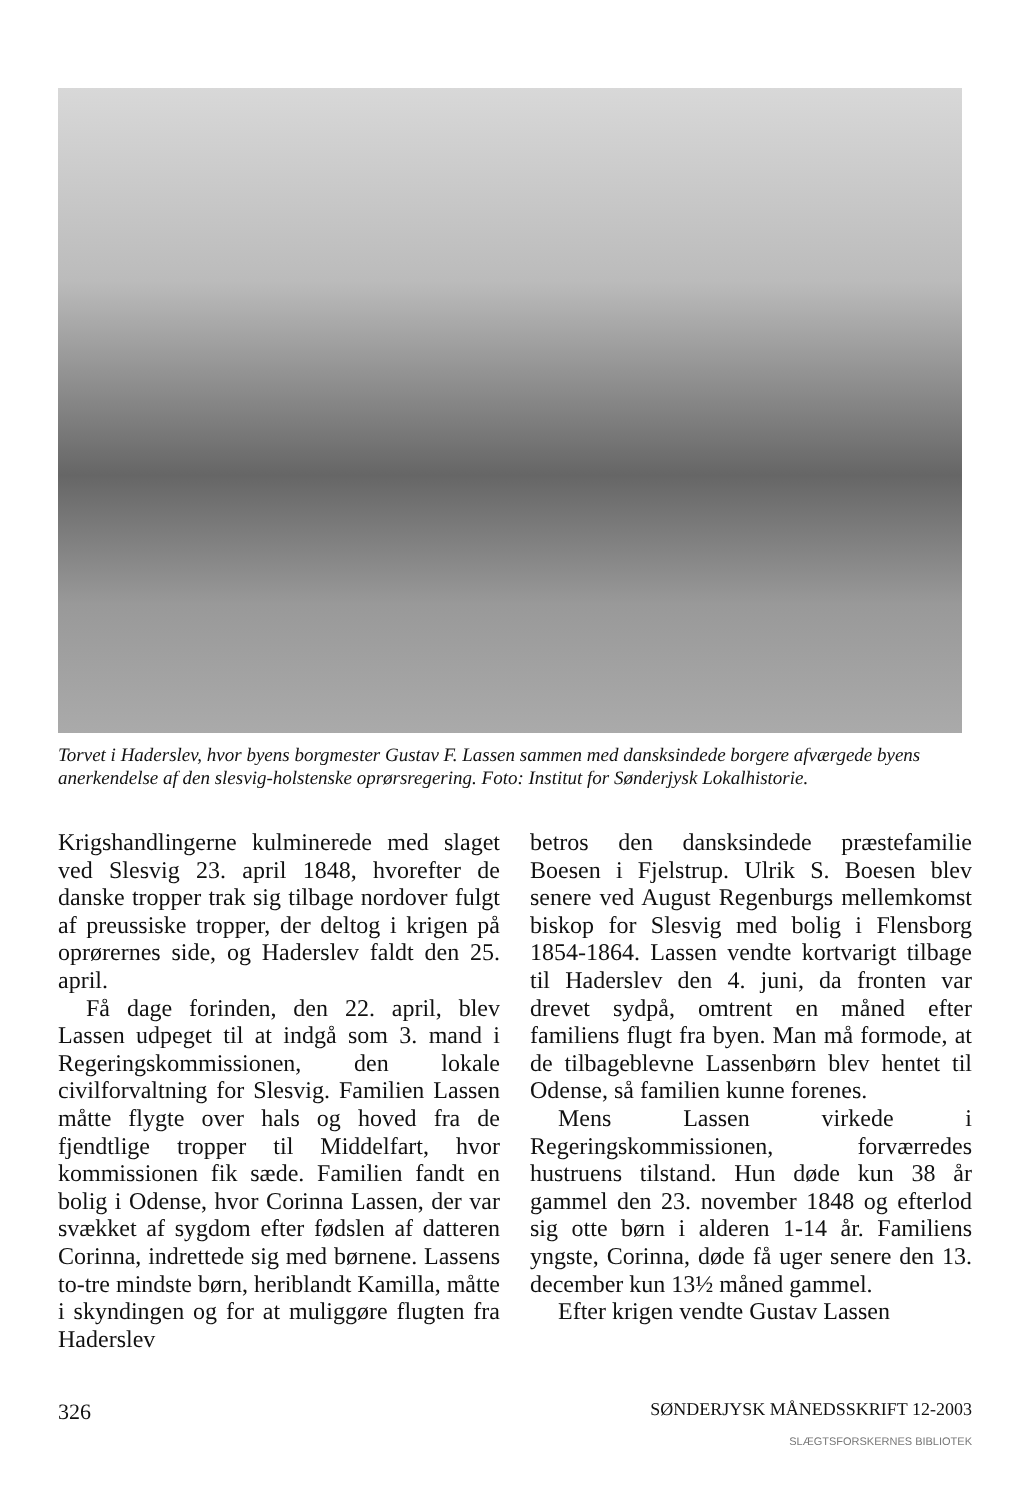Torvet i Haderslev, hvor byens borgmester Gustav F. Lassen sammen med dansksindede borgere afværgede byens anerkendelse af den slesvig-holstenske oprørsregering. Foto: Institut for Sønderjysk Lokalhistorie.
Krigshandlingerne kulminerede med slaget ved Slesvig 23. april 1848, hvorefter de danske tropper trak sig tilbage nordover fulgt af preussiske tropper, der deltog i krigen på oprørernes side, og Haderslev faldt den 25. april.
Få dage forinden, den 22. april, blev Lassen udpeget til at indgå som 3. mand i Regeringskommissionen, den lokale civilforvaltning for Slesvig. Familien Lassen måtte flygte over hals og hoved fra de fjendtlige tropper til Middelfart, hvor kommissionen fik sæde. Familien fandt en bolig i Odense, hvor Corinna Lassen, der var svækket af sygdom efter fødslen af datteren Corinna, indrettede sig med børnene. Lassens to-tre mindste børn, heriblandt Kamilla, måtte i skyndingen og for at muliggøre flugten fra Haderslev
betros den dansksindede præstefamilie Boesen i Fjelstrup. Ulrik S. Boesen blev senere ved August Regenburgs mellemkomst biskop for Slesvig med bolig i Flensborg 1854-1864. Lassen vendte kortvarigt tilbage til Haderslev den 4. juni, da fronten var drevet sydpå, omtrent en måned efter familiens flugt fra byen. Man må formode, at de tilbageblevne Lassenbørn blev hentet til Odense, så familien kunne forenes.
Mens Lassen virkede i Regeringskommissionen, forværredes hustruens tilstand. Hun døde kun 38 år gammel den 23. november 1848 og efterlod sig otte børn i alderen 1-14 år. Familiens yngste, Corinna, døde få uger senere den 13. december kun 13½ måned gammel.
Efter krigen vendte Gustav Lassen
326 SØNDERJYSK MÅNEDSSKRIFT 12-2003
SLÆGTSFORSKERNES BIBLIOTEK